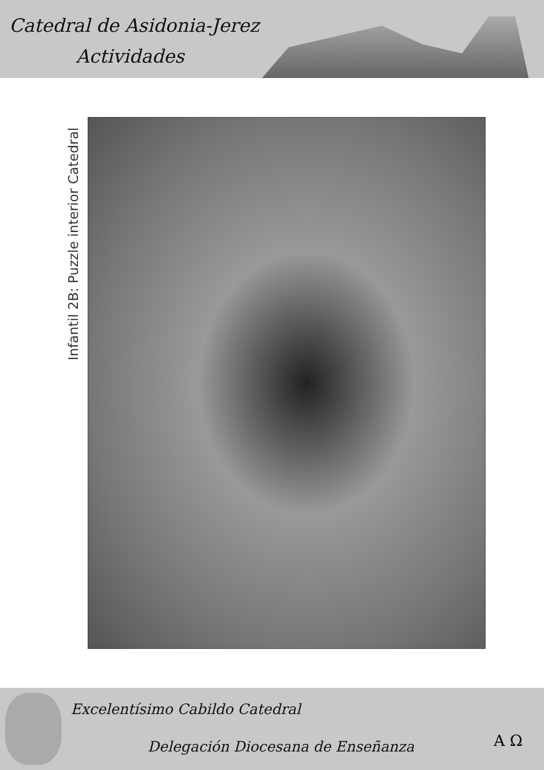Catedral de Asidonia-Jerez
Actividades
Infantil 2B: Puzzle interior Catedral
Excelentísimo Cabildo Catedral
Delegación Diocesana de Enseñanza
A Ω